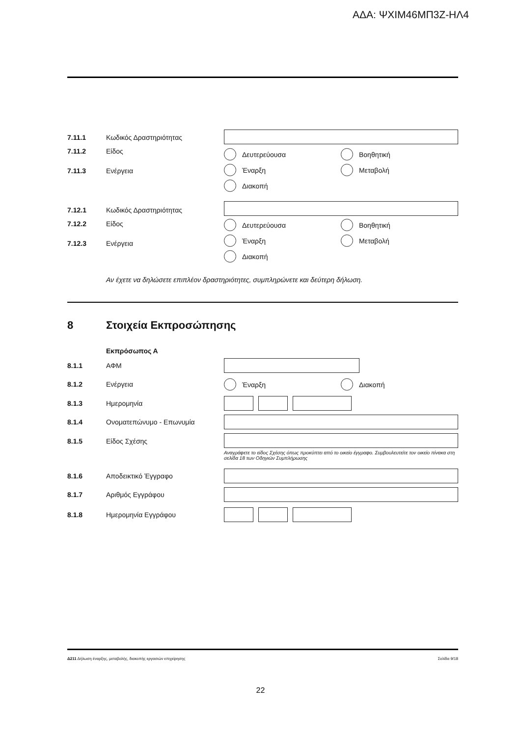ΑΔΑ: ΨΧΙΜ46ΜΠ3Ζ-ΗΛ4
7.11.1 Κωδικός Δραστηριότητας
7.11.2 Είδος Δευτερεύουσα Βοηθητική
7.11.3 Ενέργεια Έναρξη Μεταβολή
Διακοπή
7.12.1 Κωδικός Δραστηριότητας
7.12.2 Είδος Δευτερεύουσα Βοηθητική
7.12.3 Ενέργεια
Έναρξη Μεταβολή
Διακοπή
Αν έχετε να δηλώσετε επιπλέον δραστηριότητες, συμπληρώνετε και δεύτερη δήλωση.
8 Στοιχεία Εκπροσώπησης
Εκπρόσωπος Α
8.1.1 ΑΦΜ
8.1.2 Ενέργεια Έναρξη Διακοπή
8.1.3 Ημερομηνία
8.1.4 Ονοματεπώνυμο - Επωνυμία
8.1.5 Είδος Σχέσης
Αναγράφετε το είδος Σχέσης όπως προκύπτει από το οικείο έγγραφο. Συμβουλευτείτε τον οικείο πίνακα στη σελίδα 18 των Οδηγιών Συμπλήρωσης
8.1.6 Αποδεικτικό Έγγραφο
8.1.7 Αριθμός Εγγράφου
8.1.8 Ημερομηνία Εγγράφου
Δ211 Δήλωση έναρξης, μεταβολής, διακοπής εργασιών επιχείρησης Σελίδα 9/18
22